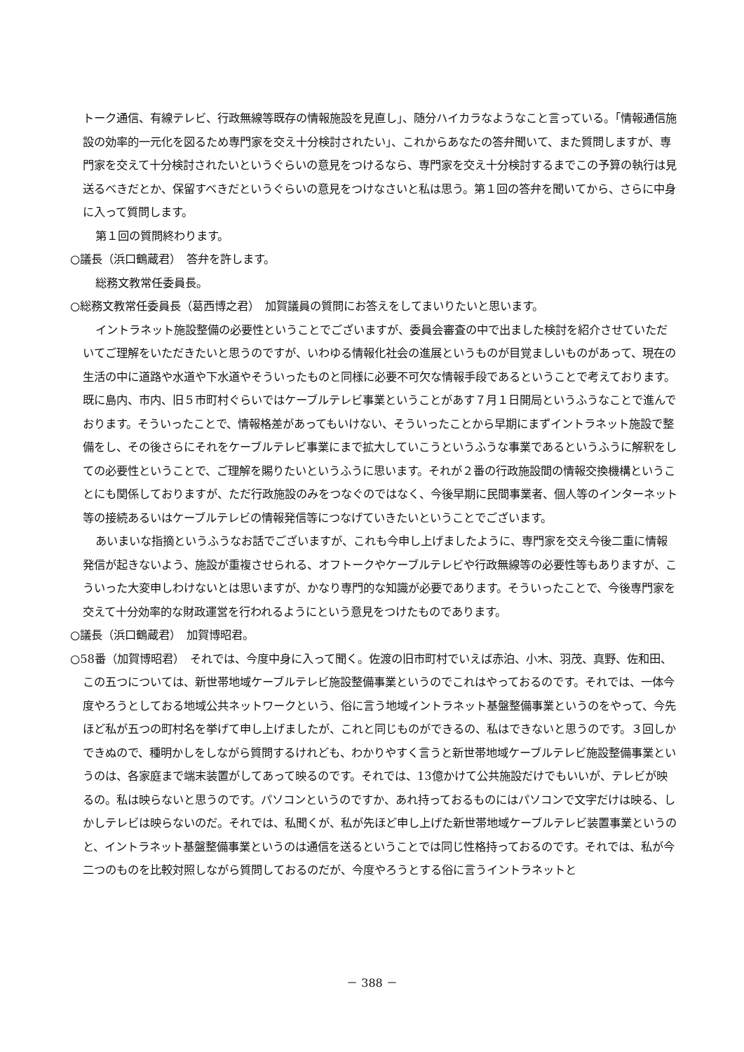トーク通信、有線テレビ、行政無線等既存の情報施設を見直し」、随分ハイカラなようなこと言っている。「情報通信施設の効率的一元化を図るため専門家を交え十分検討されたい」、これからあなたの答弁聞いて、また質問しますが、専門家を交えて十分検討されたいというぐらいの意見をつけるなら、専門家を交え十分検討するまでこの予算の執行は見送るべきだとか、保留すべきだというぐらいの意見をつけなさいと私は思う。第１回の答弁を聞いてから、さらに中身に入って質問します。
第１回の質問終わります。
○議長（浜口鶴蔵君）　答弁を許します。
総務文教常任委員長。
○総務文教常任委員長（葛西博之君）　加賀議員の質問にお答えをしてまいりたいと思います。
イントラネット施設整備の必要性ということでございますが、委員会審査の中で出ました検討を紹介させていただいてご理解をいただきたいと思うのですが、いわゆる情報化社会の進展というものが目覚ましいものがあって、現在の生活の中に道路や水道や下水道やそういったものと同様に必要不可欠な情報手段であるということで考えております。既に島内、市内、旧５市町村ぐらいではケーブルテレビ事業ということがあす７月１日開局というふうなことで進んでおります。そういったことで、情報格差があってもいけない、そういったことから早期にまずイントラネット施設で整備をし、その後さらにそれをケーブルテレビ事業にまで拡大していこうというふうな事業であるというふうに解釈をしての必要性ということで、ご理解を賜りたいというふうに思います。それが２番の行政施設間の情報交換機構ということにも関係しておりますが、ただ行政施設のみをつなぐのではなく、今後早期に民間事業者、個人等のインターネット等の接続あるいはケーブルテレビの情報発信等につなげていきたいということでございます。
あいまいな指摘というふうなお話でございますが、これも今申し上げましたように、専門家を交え今後二重に情報発信が起きないよう、施設が重複させられる、オフトークやケーブルテレビや行政無線等の必要性等もありますが、こういった大変申しわけないとは思いますが、かなり専門的な知識が必要であります。そういったことで、今後専門家を交えて十分効率的な財政運営を行われるようにという意見をつけたものであります。
○議長（浜口鶴蔵君）　加賀博昭君。
○58番（加賀博昭君）　それでは、今度中身に入って聞く。佐渡の旧市町村でいえば赤泊、小木、羽茂、真野、佐和田、この五つについては、新世帯地域ケーブルテレビ施設整備事業というのでこれはやっておるのです。それでは、一体今度やろうとしておる地域公共ネットワークという、俗に言う地域イントラネット基盤整備事業というのをやって、今先ほど私が五つの町村名を挙げて申し上げましたが、これと同じものができるの、私はできないと思うのです。３回しかできぬので、種明かしをしながら質問するけれども、わかりやすく言うと新世帯地域ケーブルテレビ施設整備事業というのは、各家庭まで端末装置がしてあって映るのです。それでは、13億かけて公共施設だけでもいいが、テレビが映るの。私は映らないと思うのです。パソコンというのですか、あれ持っておるものにはパソコンで文字だけは映る、しかしテレビは映らないのだ。それでは、私聞くが、私が先ほど申し上げた新世帯地域ケーブルテレビ装置事業というのと、イントラネット基盤整備事業というのは通信を送るということでは同じ性格持っておるのです。それでは、私が今二つのものを比較対照しながら質問しておるのだが、今度やろうとする俗に言うイントラネットと
－ 388 －